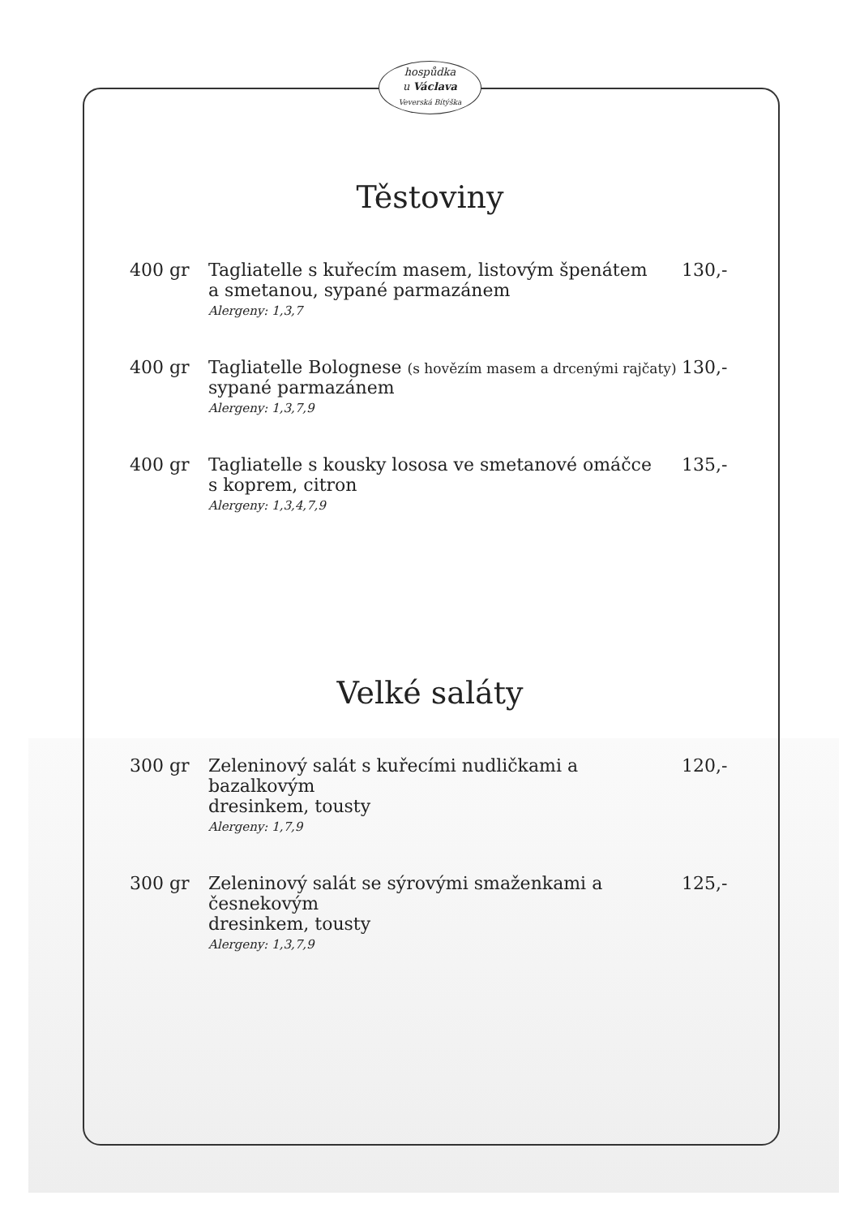hospůdka
u Václava
Veverská Bítýška
Těstoviny
400 gr Tagliatelle s kuřecím masem, listovým špenátem
a smetanou, sypané parmazánem
Alergeny: 1,3,7
130,-
400 gr Tagliatelle Bolognese (s hovězím masem a drcenými rajčaty)
sypané parmazánem
Alergeny: 1,3,7,9
130,-
400 gr Tagliatelle s kousky lososa ve smetanové omáčce
s koprem, citron
Alergeny: 1,3,4,7,9
135,-
Velké saláty
300 gr Zeleninový salát s kuřecími nudličkami a bazalkovým
dresinkem, tousty
Alergeny: 1,7,9
120,-
300 gr Zeleninový salát se sýrovými smaženkami a česnekovým
dresinkem, tousty
Alergeny: 1,3,7,9
125,-